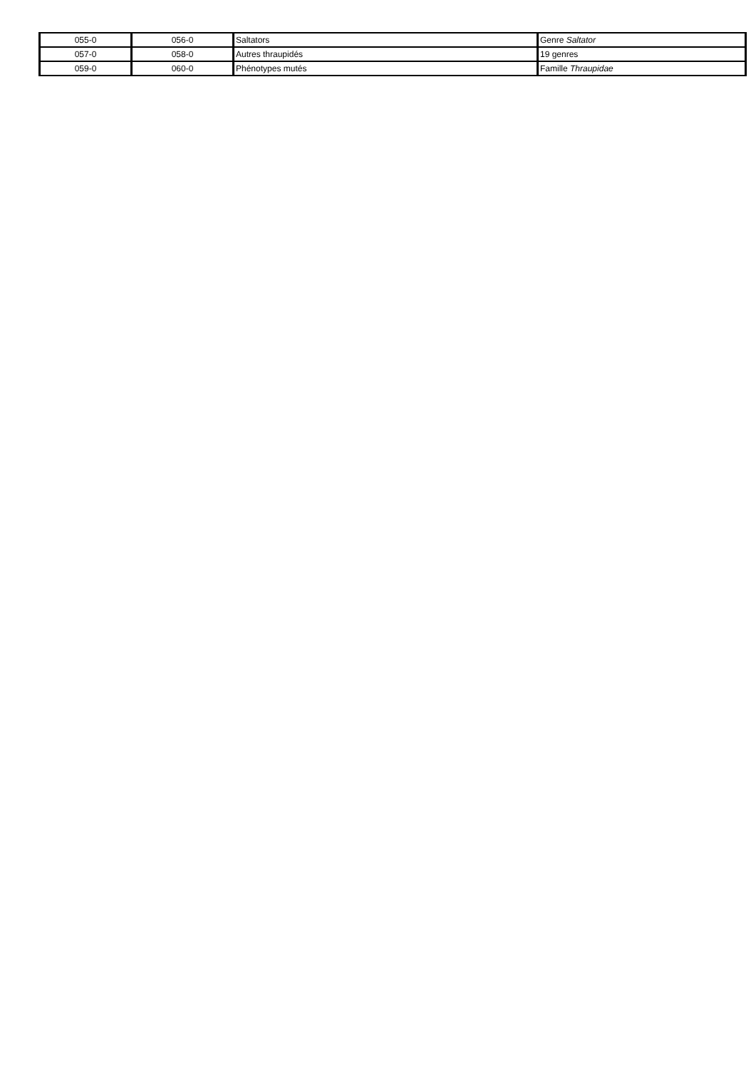| 055-0 | 056-0 | Saltators | Genre Saltator |
| 057-0 | 058-0 | Autres thraupidés | 19 genres |
| 059-0 | 060-0 | Phénotypes mutés | Famille Thraupidae |